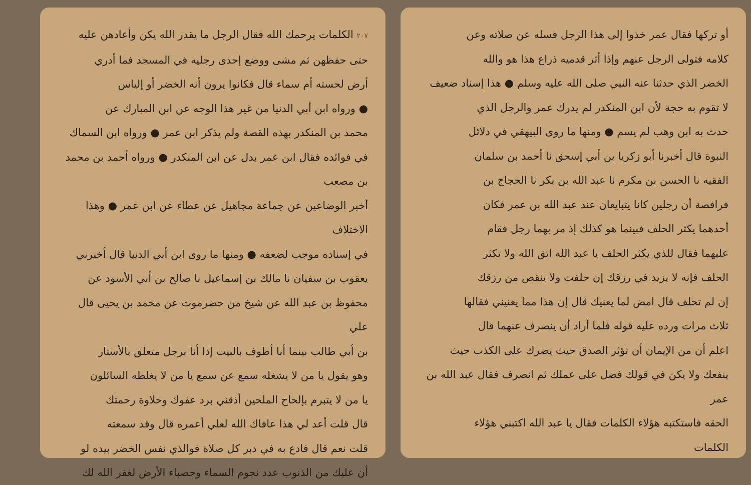أو تركها فقال عمر خذوا إلى هذا الرجل فسله عن صلاته وعن
كلامه فتولى الرجل عنهم وإذا أثر قدميه ذراع هذا هو والله
الخضر الذي حدثنا عنه النبي صلى الله عليه وسلم ● هذا إسناد ضعيف
لا تقوم به حجة لأن ابن المنكدر لم يدرك عمر والرجل الذي
حدث به ابن وهب لم يسم ● ومنها ما روى البيهقي في دلائل
النبوة قال أخبرنا أبو زكريا بن أبي إسحق نا أحمد بن سلمان
الفقيه نا الحسن بن مكرم نا عبد الله بن بكر نا الحجاج بن
فرافصة أن رجلين كانا يتبايعان عند عبد الله بن عمر فكان
أحدهما يكثر الحلف فبينما هو كذلك إذ مر بهما رجل فقام
عليهما فقال للذي يكثر الحلف يا عبد الله اتق الله ولا تكثر
الحلف فإنه لا يزيد في رزقك إن حلفت ولا ينقص من رزقك
إن لم تحلف قال امض لما يعنيك قال إن هذا مما يعنيني فقالها
ثلاث مرات ورده عليه قوله فلما أراد أن ينصرف عنهما قال
اعلم أن من الإيمان أن تؤثر الصدق حيث يضرك على الكذب حيث
ينفعك ولا يكن في قولك فضل على عملك ثم انصرف فقال عبد الله بن عمر
الحقه فاستكتبه هؤلاء الكلمات فقال يا عبد الله اكتبني هؤلاء
الكلمات
٢٠٧ الكلمات يرحمك الله فقال الرجل ما يقدر الله يكن وأعادهن عليه
حتى حفظهن ثم مشى ووضع إحدى رجليه في المسجد فما أدري
أرض لحسته أم سماء قال فكانوا يرون أنه الخضر أو إلياس
● ورواه ابن أبي الدنيا من غير هذا الوجه عن ابن المبارك عن
محمد بن المنكدر بهذه القصة ولم يذكر ابن عمر ● ورواه ابن السماك
في فوائده فقال ابن عمر بدل عن ابن المنكدر ● ورواه أحمد بن محمد بن مصعب
أخبر الوضاعين عن جماعة مجاهيل عن عطاء عن ابن عمر ● وهذا الاختلاف
في إسناده موجب لضعفه ● ومنها ما روى ابن أبي الدنيا قال أخبرني
يعقوب بن سفيان نا مالك بن إسماعيل نا صالح بن أبي الأسود عن
محفوظ بن عبد الله عن شيخ من حضرموت عن محمد بن يحيى قال علي
بن أبي طالب بينما أنا أطوف بالبيت إذا أنا برجل متعلق بالأستار
وهو يقول يا من لا يشغله سمع عن سمع يا من لا يغلطه السائلون
يا من لا يتبرم بإلحاح الملحين أذقني برد عفوك وحلاوة رحمتك
قال قلت أعد لي هذا عافاك الله لعلي أعمره قال وقد سمعته
قلت نعم قال فادع به في دبر كل صلاة فوالذي نفس الخضر بيده لو
أن عليك من الذنوب عدد نجوم السماء وحصباء الأرض لغفر الله لك